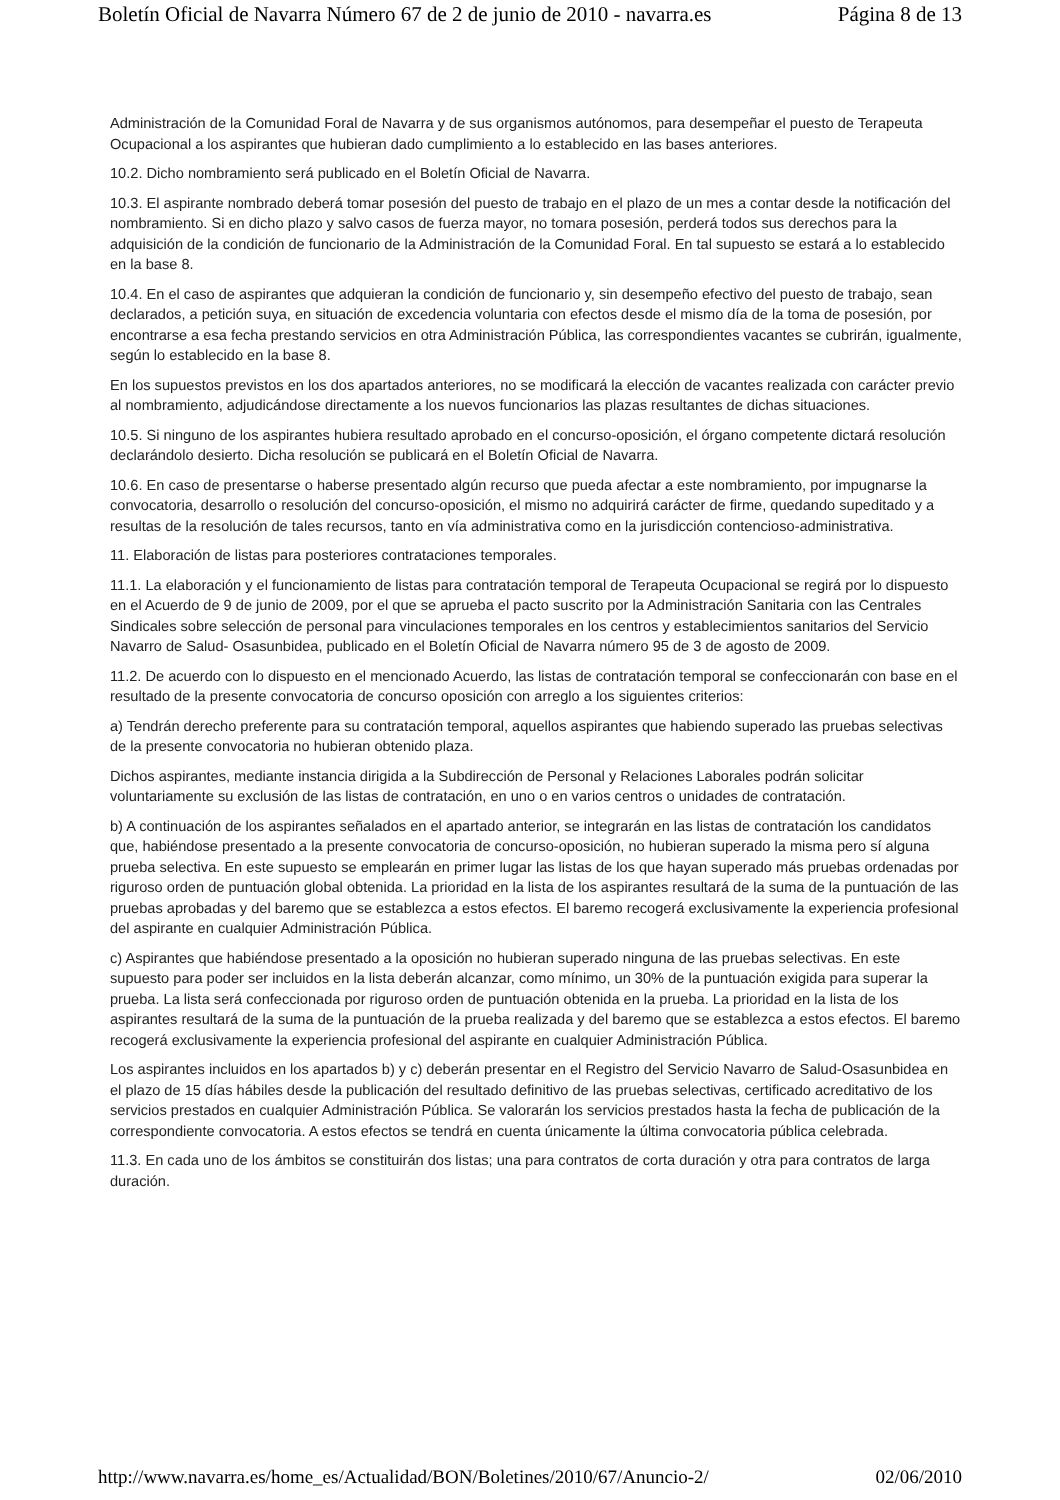Boletín Oficial de Navarra Número 67 de 2 de junio de 2010 - navarra.es Página 8 de 13
Administración de la Comunidad Foral de Navarra y de sus organismos autónomos, para desempeñar el puesto de Terapeuta Ocupacional a los aspirantes que hubieran dado cumplimiento a lo establecido en las bases anteriores.
10.2. Dicho nombramiento será publicado en el Boletín Oficial de Navarra.
10.3. El aspirante nombrado deberá tomar posesión del puesto de trabajo en el plazo de un mes a contar desde la notificación del nombramiento. Si en dicho plazo y salvo casos de fuerza mayor, no tomara posesión, perderá todos sus derechos para la adquisición de la condición de funcionario de la Administración de la Comunidad Foral. En tal supuesto se estará a lo establecido en la base 8.
10.4. En el caso de aspirantes que adquieran la condición de funcionario y, sin desempeño efectivo del puesto de trabajo, sean declarados, a petición suya, en situación de excedencia voluntaria con efectos desde el mismo día de la toma de posesión, por encontrarse a esa fecha prestando servicios en otra Administración Pública, las correspondientes vacantes se cubrirán, igualmente, según lo establecido en la base 8.
En los supuestos previstos en los dos apartados anteriores, no se modificará la elección de vacantes realizada con carácter previo al nombramiento, adjudicándose directamente a los nuevos funcionarios las plazas resultantes de dichas situaciones.
10.5. Si ninguno de los aspirantes hubiera resultado aprobado en el concurso-oposición, el órgano competente dictará resolución declarándolo desierto. Dicha resolución se publicará en el Boletín Oficial de Navarra.
10.6. En caso de presentarse o haberse presentado algún recurso que pueda afectar a este nombramiento, por impugnarse la convocatoria, desarrollo o resolución del concurso-oposición, el mismo no adquirirá carácter de firme, quedando supeditado y a resultas de la resolución de tales recursos, tanto en vía administrativa como en la jurisdicción contencioso-administrativa.
11. Elaboración de listas para posteriores contrataciones temporales.
11.1. La elaboración y el funcionamiento de listas para contratación temporal de Terapeuta Ocupacional se regirá por lo dispuesto en el Acuerdo de 9 de junio de 2009, por el que se aprueba el pacto suscrito por la Administración Sanitaria con las Centrales Sindicales sobre selección de personal para vinculaciones temporales en los centros y establecimientos sanitarios del Servicio Navarro de Salud- Osasunbidea, publicado en el Boletín Oficial de Navarra número 95 de 3 de agosto de 2009.
11.2. De acuerdo con lo dispuesto en el mencionado Acuerdo, las listas de contratación temporal se confeccionarán con base en el resultado de la presente convocatoria de concurso oposición con arreglo a los siguientes criterios:
a) Tendrán derecho preferente para su contratación temporal, aquellos aspirantes que habiendo superado las pruebas selectivas de la presente convocatoria no hubieran obtenido plaza.
Dichos aspirantes, mediante instancia dirigida a la Subdirección de Personal y Relaciones Laborales podrán solicitar voluntariamente su exclusión de las listas de contratación, en uno o en varios centros o unidades de contratación.
b) A continuación de los aspirantes señalados en el apartado anterior, se integrarán en las listas de contratación los candidatos que, habiéndose presentado a la presente convocatoria de concurso-oposición, no hubieran superado la misma pero sí alguna prueba selectiva. En este supuesto se emplearán en primer lugar las listas de los que hayan superado más pruebas ordenadas por riguroso orden de puntuación global obtenida. La prioridad en la lista de los aspirantes resultará de la suma de la puntuación de las pruebas aprobadas y del baremo que se establezca a estos efectos. El baremo recogerá exclusivamente la experiencia profesional del aspirante en cualquier Administración Pública.
c) Aspirantes que habiéndose presentado a la oposición no hubieran superado ninguna de las pruebas selectivas. En este supuesto para poder ser incluidos en la lista deberán alcanzar, como mínimo, un 30% de la puntuación exigida para superar la prueba. La lista será confeccionada por riguroso orden de puntuación obtenida en la prueba. La prioridad en la lista de los aspirantes resultará de la suma de la puntuación de la prueba realizada y del baremo que se establezca a estos efectos. El baremo recogerá exclusivamente la experiencia profesional del aspirante en cualquier Administración Pública.
Los aspirantes incluidos en los apartados b) y c) deberán presentar en el Registro del Servicio Navarro de Salud-Osasunbidea en el plazo de 15 días hábiles desde la publicación del resultado definitivo de las pruebas selectivas, certificado acreditativo de los servicios prestados en cualquier Administración Pública. Se valorarán los servicios prestados hasta la fecha de publicación de la correspondiente convocatoria. A estos efectos se tendrá en cuenta únicamente la última convocatoria pública celebrada.
11.3. En cada uno de los ámbitos se constituirán dos listas; una para contratos de corta duración y otra para contratos de larga duración.
http://www.navarra.es/home_es/Actualidad/BON/Boletines/2010/67/Anuncio-2/ 02/06/2010